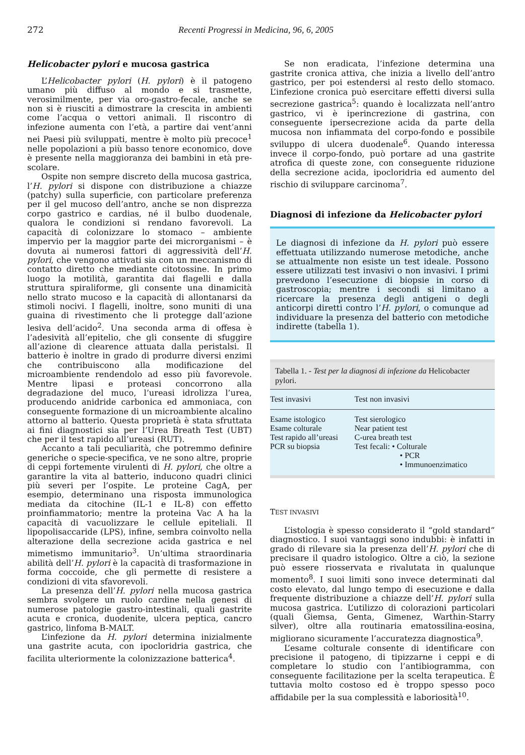272 Recenti Progressi in Medicina, 96, 6, 2005
Helicobacter pylori e mucosa gastrica
L’Helicobacter pylori (H. pylori) è il patogeno umano più diffuso al mondo e si trasmette, verosimilmente, per via oro-gastro-fecale, anche se non si è riusciti a dimostrare la crescita in ambienti come l’acqua o vettori animali. Il riscontro di infezione aumenta con l’età, a partire dai vent’anni nei Paesi più sviluppati, mentre è molto più precoce<sup>1</sup> nelle popolazioni a più basso tenore economico, dove è presente nella maggioranza dei bambini in età pre-scolare.
Ospite non sempre discreto della mucosa gastrica, l’H. pylori si dispone con distribuzione a chiazze (patchy) sulla superficie, con particolare preferenza per il gel mucoso dell’antro, anche se non disprezza corpo gastrico e cardias, né il bulbo duodenale, qualora le condizioni si rendano favorevoli. La capacità di colonizzare lo stomaco – ambiente impervio per la maggior parte dei microrganismi – è dovuta ai numerosi fattori di aggressività dell’H. pylori, che vengono attivati sia con un meccanismo di contatto diretto che mediante citotossine. In primo luogo la motilità, garantita dai flagelli e dalla struttura spiraliforme, gli consente una dinamicità nello strato mucoso e la capacità di allontanarsi da stimoli nocivi. I flagelli, inoltre, sono muniti di una guaina di rivestimento che li protegge dall’azione lesiva dell’acido<sup>2</sup>. Una seconda arma di offesa è l’adesività all’epitelio, che gli consente di sfuggire all’azione di clearence attuata dalla peristalsi. Il batterio è inoltre in grado di produrre diversi enzimi che contribuiscono alla modificazione del microambiente rendendolo ad esso più favorevole. Mentre lipasi e proteasi concorrono alla degradazione del muco, l’ureasi idrolizza l’urea, producendo anidride carbonica ed ammoniaca, con conseguente formazione di un microambiente alcalino attorno al batterio. Questa proprietà è stata sfruttata ai fini diagnostici sia per l’Urea Breath Test (UBT) che per il test rapido all’ureasi (RUT).
Accanto a tali peculiarità, che potremmo definire generiche o specie-specifica, ve ne sono altre, proprie di ceppi fortemente virulenti di H. pylori, che oltre a garantire la vita al batterio, inducono quadri clinici più severi per l’ospite. Le proteine CagA, per esempio, determinano una risposta immunologica mediata da citochine (IL-1 e IL-8) con effetto proinfiammatorio; mentre la proteina Vac A ha la capacità di vacuolizzare le cellule epiteliali. Il lipopolisaccaride (LPS), infine, sembra coinvolto nella alterazione della secrezione acida gastrica e nel mimetismo immunitario<sup>3</sup>. Un’ultima straordinaria abilità dell’H. pylori è la capacità di trasformazione in forma coccoide, che gli permette di resistere a condizioni di vita sfavorevoli.
La presenza dell’H. pylori nella mucosa gastrica sembra svolgere un ruolo cardine nella genesi di numerose patologie gastro-intestinali, quali gastrite acuta e cronica, duodenite, ulcera peptica, cancro gastrico, linfoma B-MALT.
L’infezione da H. pylori determina inizialmente una gastrite acuta, con ipocloridria gastrica, che facilita ulteriormente la colonizzazione batterica<sup>4</sup>.
Se non eradicata, l’infezione determina una gastrite cronica attiva, che inizia a livello dell’antro gastrico, per poi estendersi al resto dello stomaco. L’infezione cronica può esercitare effetti diversi sulla secrezione gastrica<sup>5</sup>: quando è localizzata nell’antro gastrico, vi è iperincrezione di gastrina, con conseguente ipersecrezione acida da parte della mucosa non infiammata del corpo-fondo e possibile sviluppo di ulcera duodenale<sup>6</sup>. Quando interessa invece il corpo-fondo, può portare ad una gastrite atrofica di queste zone, con conseguente riduzione della secrezione acida, ipocloridria ed aumento del rischio di sviluppare carcinoma<sup>7</sup>.
Diagnosi di infezione da Helicobacter pylori
Le diagnosi di infezione da H. pylori può essere effettuata utilizzando numerose metodiche, anche se attualmente non esiste un test ideale. Possono essere utilizzati test invasivi o non invasivi. I primi prevedono l’esecuzione di biopsie in corso di gastroscopia; mentre i secondi si limitano a ricercare la presenza degli antigeni o degli anticorpi diretti contro l’H. pylori, o comunque ad individuare la presenza del batterio con metodiche indirette (tabella 1).
Tabella 1. - Test per la diagnosi di infezione da Helicobacter pylori.
| Test invasivi | Test non invasivi |
| --- | --- |
| Esame istologico | Test sierologico |
| Esame colturale | Near patient test |
| Test rapido all’ureasi | C-urea breath test |
| PCR su biopsia | Test fecali: • Colturale • PCR • Immunoenzimatico |
TEST INVASIVI
L’istologia è spesso considerato il “gold standard” diagnostico. I suoi vantaggi sono indubbi: è infatti in grado di rilevare sia la presenza dell’H. pylori che di precisare il quadro istologico. Oltre a ciò, la sezione può essere riosservata e rivalutata in qualunque momento<sup>8</sup>. I suoi limiti sono invece determinati dal costo elevato, dal lungo tempo di esecuzione e dalla frequente distribuzione a chiazze dell’H. pylori sulla mucosa gastrica. L’utilizzo di colorazioni particolari (quali Giemsa, Genta, Gimenez, Warthin-Starry silver), oltre alla routinaria ematossilina-eosina, migliorano sicuramente l’accuratezza diagnostica<sup>9</sup>.
L’esame colturale consente di identificare con precisione il patogeno, di tipizzarne i ceppi e di completare lo studio con l’antibiogramma, con conseguente facilitazione per la scelta terapeutica. È tuttavia molto costoso ed è troppo spesso poco affidabile per la sua complessità e laboriosità<sup>10</sup>.